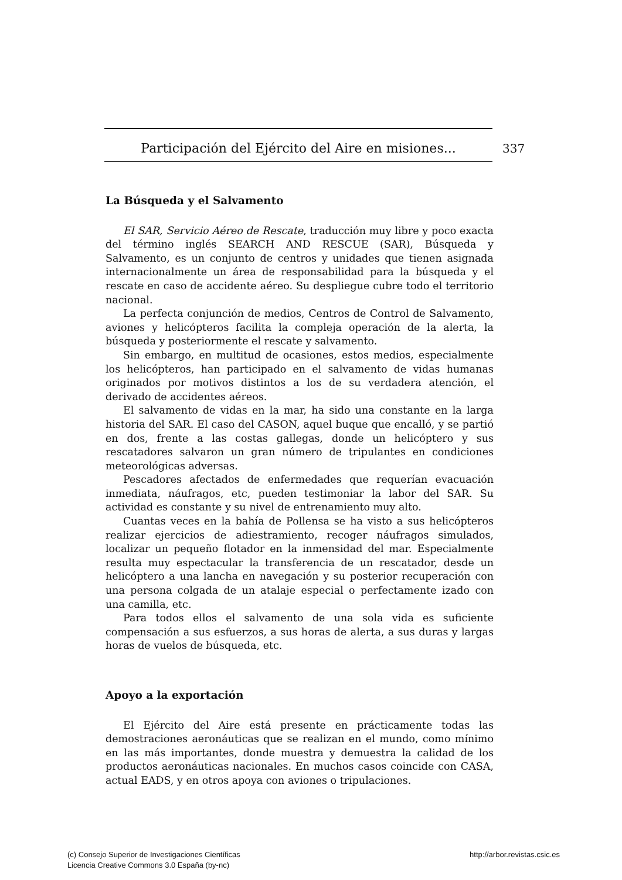Participación del Ejército del Aire en misiones... 337
La Búsqueda y el Salvamento
El SAR, Servicio Aéreo de Rescate, traducción muy libre y poco exacta del término inglés SEARCH AND RESCUE (SAR), Búsqueda y Salvamento, es un conjunto de centros y unidades que tienen asignada internacionalmente un área de responsabilidad para la búsqueda y el rescate en caso de accidente aéreo. Su despliegue cubre todo el territorio nacional.
La perfecta conjunción de medios, Centros de Control de Salvamento, aviones y helicópteros facilita la compleja operación de la alerta, la búsqueda y posteriormente el rescate y salvamento.
Sin embargo, en multitud de ocasiones, estos medios, especialmente los helicópteros, han participado en el salvamento de vidas humanas originados por motivos distintos a los de su verdadera atención, el derivado de accidentes aéreos.
El salvamento de vidas en la mar, ha sido una constante en la larga historia del SAR. El caso del CASON, aquel buque que encalló, y se partió en dos, frente a las costas gallegas, donde un helicóptero y sus rescatadores salvaron un gran número de tripulantes en condiciones meteorológicas adversas.
Pescadores afectados de enfermedades que requerían evacuación inmediata, náufragos, etc, pueden testimoniar la labor del SAR. Su actividad es constante y su nivel de entrenamiento muy alto.
Cuantas veces en la bahía de Pollensa se ha visto a sus helicópteros realizar ejercicios de adiestramiento, recoger náufragos simulados, localizar un pequeño flotador en la inmensidad del mar. Especialmente resulta muy espectacular la transferencia de un rescatador, desde un helicóptero a una lancha en navegación y su posterior recuperación con una persona colgada de un atalaje especial o perfectamente izado con una camilla, etc.
Para todos ellos el salvamento de una sola vida es suficiente compensación a sus esfuerzos, a sus horas de alerta, a sus duras y largas horas de vuelos de búsqueda, etc.
Apoyo a la exportación
El Ejército del Aire está presente en prácticamente todas las demostraciones aeronáuticas que se realizan en el mundo, como mínimo en las más importantes, donde muestra y demuestra la calidad de los productos aeronáuticas nacionales. En muchos casos coincide con CASA, actual EADS, y en otros apoya con aviones o tripulaciones.
http://arbor.revistas.csic.es (c) Consejo Superior de Investigaciones Científicas
Licencia Creative Commons 3.0 España (by-nc)